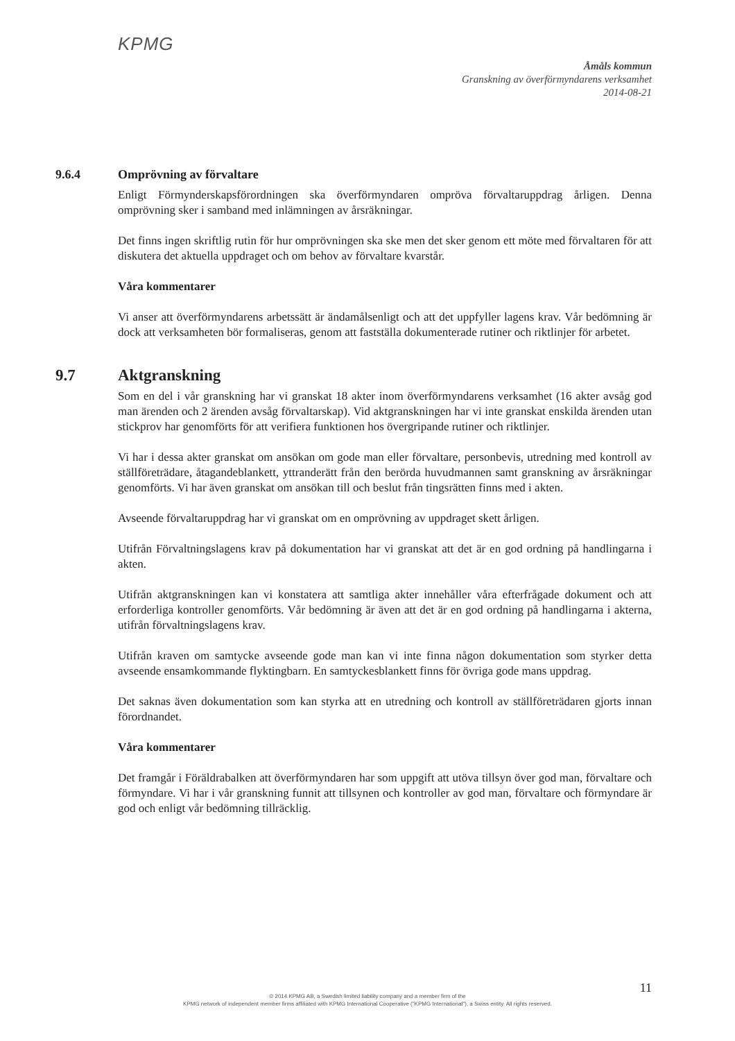KPMG
Åmåls kommun
Granskning av överförmyndarens verksamhet
2014-08-21
9.6.4 Omprövning av förvaltare
Enligt Förmynderskapsförordningen ska överförmyndaren ompröva förvaltaruppdrag årligen. Denna omprövning sker i samband med inlämningen av årsräkningar.
Det finns ingen skriftlig rutin för hur omprövningen ska ske men det sker genom ett möte med förvaltaren för att diskutera det aktuella uppdraget och om behov av förvaltare kvarstår.
Våra kommentarer
Vi anser att överförmyndarens arbetssätt är ändamålsenligt och att det uppfyller lagens krav. Vår bedömning är dock att verksamheten bör formaliseras, genom att fastställa dokumenterade rutiner och riktlinjer för arbetet.
9.7 Aktgranskning
Som en del i vår granskning har vi granskat 18 akter inom överförmyndarens verksamhet (16 akter avsåg god man ärenden och 2 ärenden avsåg förvaltarskap). Vid aktgranskningen har vi inte granskat enskilda ärenden utan stickprov har genomförts för att verifiera funktionen hos övergripande rutiner och riktlinjer.
Vi har i dessa akter granskat om ansökan om gode man eller förvaltare, personbevis, utredning med kontroll av ställföreträdare, åtagandeblankett, yttranderätt från den berörda huvudmannen samt granskning av årsräkningar genomförts. Vi har även granskat om ansökan till och beslut från tingsrätten finns med i akten.
Avseende förvaltaruppdrag har vi granskat om en omprövning av uppdraget skett årligen.
Utifrån Förvaltningslagens krav på dokumentation har vi granskat att det är en god ordning på handlingarna i akten.
Utifrån aktgranskningen kan vi konstatera att samtliga akter innehåller våra efterfrågade dokument och att erforderliga kontroller genomförts. Vår bedömning är även att det är en god ordning på handlingarna i akterna, utifrån förvaltningslagens krav.
Utifrån kraven om samtycke avseende gode man kan vi inte finna någon dokumentation som styrker detta avseende ensamkommande flyktingbarn. En samtyckesblankett finns för övriga gode mans uppdrag.
Det saknas även dokumentation som kan styrka att en utredning och kontroll av ställföreträdaren gjorts innan förordnandet.
Våra kommentarer
Det framgår i Föräldrabalken att överförmyndaren har som uppgift att utöva tillsyn över god man, förvaltare och förmyndare. Vi har i vår granskning funnit att tillsynen och kontroller av god man, förvaltare och förmyndare är god och enligt vår bedömning tillräcklig.
11
© 2014 KPMG AB, a Swedish limited liability company and a member firm of the
KPMG network of independent member firms affiliated with KPMG International Cooperative ("KPMG International"), a Swiss entity. All rights reserved.